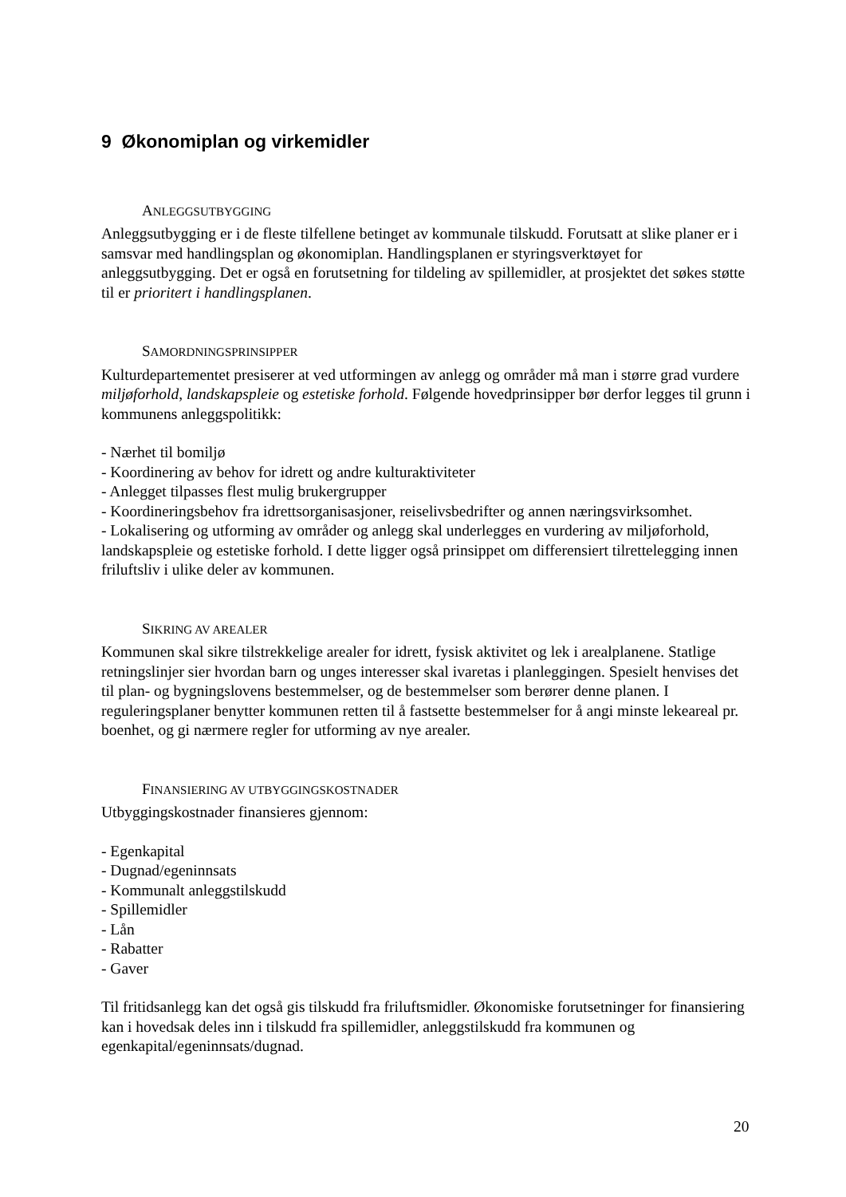9 Økonomiplan og virkemidler
ANLEGGSUTBYGGING
Anleggsutbygging er i de fleste tilfellene betinget av kommunale tilskudd. Forutsatt at slike planer er i samsvar med handlingsplan og økonomiplan. Handlingsplanen er styringsverktøyet for anleggsutbygging. Det er også en forutsetning for tildeling av spillemidler, at prosjektet det søkes støtte til er prioritert i handlingsplanen.
SAMORDNINGSPRINSIPPER
Kulturdepartementet presiserer at ved utformingen av anlegg og områder må man i større grad vurdere miljøforhold, landskapspleie og estetiske forhold. Følgende hovedprinsipper bør derfor legges til grunn i kommunens anleggspolitikk:
- Nærhet til bomiljø
- Koordinering av behov for idrett og andre kulturaktiviteter
- Anlegget tilpasses flest mulig brukergrupper
- Koordineringsbehov fra idrettsorganisasjoner, reiselivsbedrifter og annen næringsvirksomhet.
- Lokalisering og utforming av områder og anlegg skal underlegges en vurdering av miljøforhold, landskapspleie og estetiske forhold. I dette ligger også prinsippet om differensiert tilrettelegging innen friluftsliv i ulike deler av kommunen.
SIKRING AV AREALER
Kommunen skal sikre tilstrekkelige arealer for idrett, fysisk aktivitet og lek i arealplanene. Statlige retningslinjer sier hvordan barn og unges interesser skal ivaretas i planleggingen. Spesielt henvises det til plan- og bygningslovens bestemmelser, og de bestemmelser som berører denne planen. I reguleringsplaner benytter kommunen retten til å fastsette bestemmelser for å angi minste lekeareal pr. boenhet, og gi nærmere regler for utforming av nye arealer.
FINANSIERING AV UTBYGGINGSKOSTNADER
Utbyggingskostnader finansieres gjennom:
- Egenkapital
- Dugnad/egeninnsats
- Kommunalt anleggstilskudd
- Spillemidler
- Lån
- Rabatter
- Gaver
Til fritidsanlegg kan det også gis tilskudd fra friluftsmidler. Økonomiske forutsetninger for finansiering kan i hovedsak deles inn i tilskudd fra spillemidler, anleggstilskudd fra kommunen og egenkapital/egeninnsats/dugnad.
20